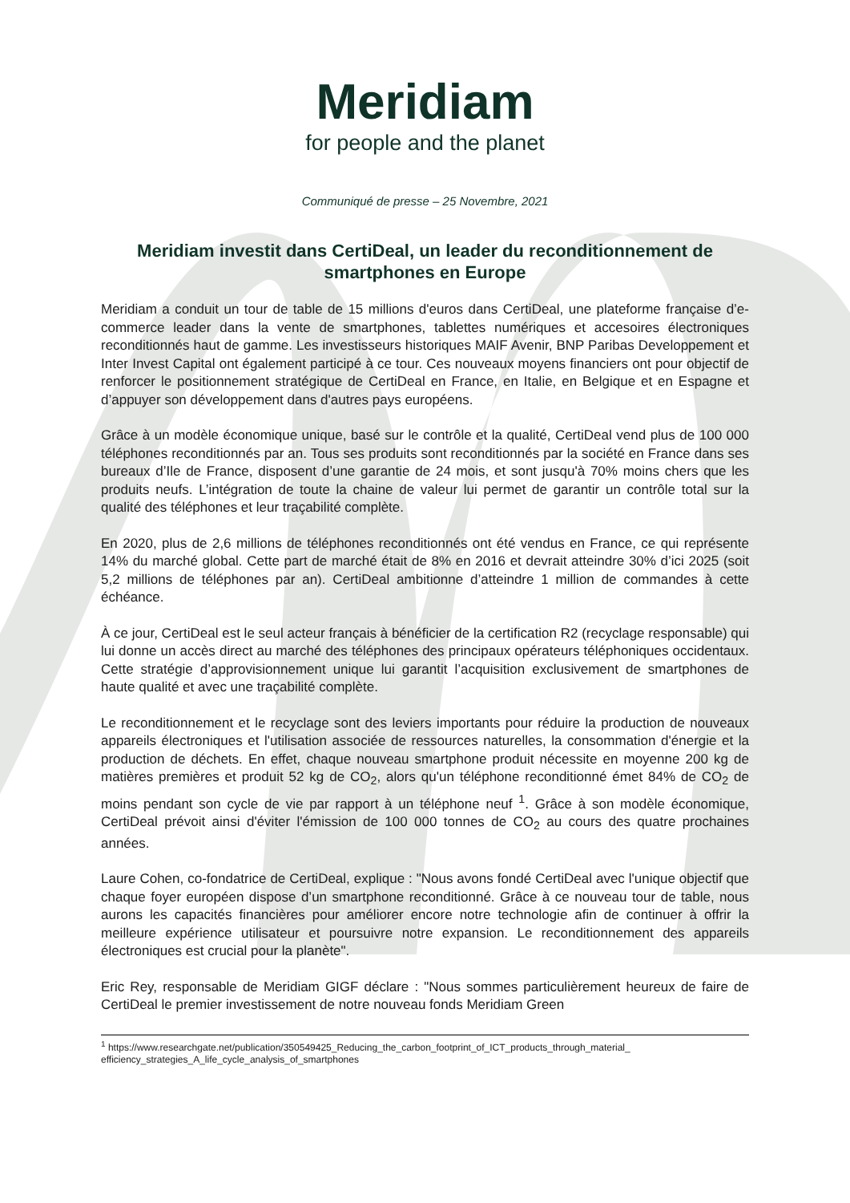Meridiam
for people and the planet
Communiqué de presse – 25 Novembre, 2021
Meridiam investit dans CertiDeal, un leader du reconditionnement de smartphones en Europe
Meridiam a conduit un tour de table de 15 millions d'euros dans CertiDeal, une plateforme française d’e-commerce leader dans la vente de smartphones, tablettes numériques et accesoires électroniques reconditionnés haut de gamme. Les investisseurs historiques MAIF Avenir, BNP Paribas Developpement et Inter Invest Capital ont également participé à ce tour. Ces nouveaux moyens financiers ont pour objectif de renforcer le positionnement stratégique de CertiDeal en France, en Italie, en Belgique et en Espagne et d’appuyer son développement dans d'autres pays européens.
Grâce à un modèle économique unique, basé sur le contrôle et la qualité, CertiDeal vend plus de 100 000 téléphones reconditionnés par an. Tous ses produits sont reconditionnés par la société en France dans ses bureaux d’Ile de France, disposent d’une garantie de 24 mois, et sont jusqu'à 70% moins chers que les produits neufs. L’intégration de toute la chaine de valeur lui permet de garantir un contrôle total sur la qualité des téléphones et leur traçabilité complète.
En 2020, plus de 2,6 millions de téléphones reconditionnés ont été vendus en France, ce qui représente 14% du marché global. Cette part de marché était de 8% en 2016 et devrait atteindre 30% d’ici 2025 (soit 5,2 millions de téléphones par an). CertiDeal ambitionne d’atteindre 1 million de commandes à cette échéance.
À ce jour, CertiDeal est le seul acteur français à bénéficier de la certification R2 (recyclage responsable) qui lui donne un accès direct au marché des téléphones des principaux opérateurs téléphoniques occidentaux. Cette stratégie d’approvisionnement unique lui garantit l’acquisition exclusivement de smartphones de haute qualité et avec une traçabilité complète.
Le reconditionnement et le recyclage sont des leviers importants pour réduire la production de nouveaux appareils électroniques et l'utilisation associée de ressources naturelles, la consommation d'énergie et la production de déchets. En effet, chaque nouveau smartphone produit nécessite en moyenne 200 kg de matières premières et produit 52 kg de CO<sub>2</sub>, alors qu'un téléphone reconditionné émet 84% de CO<sub>2</sub> de moins pendant son cycle de vie par rapport à un téléphone neuf <sup>1</sup>. Grâce à son modèle économique, CertiDeal prévoit ainsi d'éviter l'émission de 100 000 tonnes de CO<sub>2</sub> au cours des quatre prochaines années.
Laure Cohen, co-fondatrice de CertiDeal, explique : "Nous avons fondé CertiDeal avec l'unique objectif que chaque foyer européen dispose d’un smartphone reconditionné. Grâce à ce nouveau tour de table, nous aurons les capacités financières pour améliorer encore notre technologie afin de continuer à offrir la meilleure expérience utilisateur et poursuivre notre expansion. Le reconditionnement des appareils électroniques est crucial pour la planète".
Eric Rey, responsable de Meridiam GIGF déclare : "Nous sommes particulièrement heureux de faire de CertiDeal le premier investissement de notre nouveau fonds Meridiam Green
<sup>1</sup> https://www.researchgate.net/publication/350549425_Reducing_the_carbon_footprint_of_ICT_products_through_material_ efficiency_strategies_A_life_cycle_analysis_of_smartphones